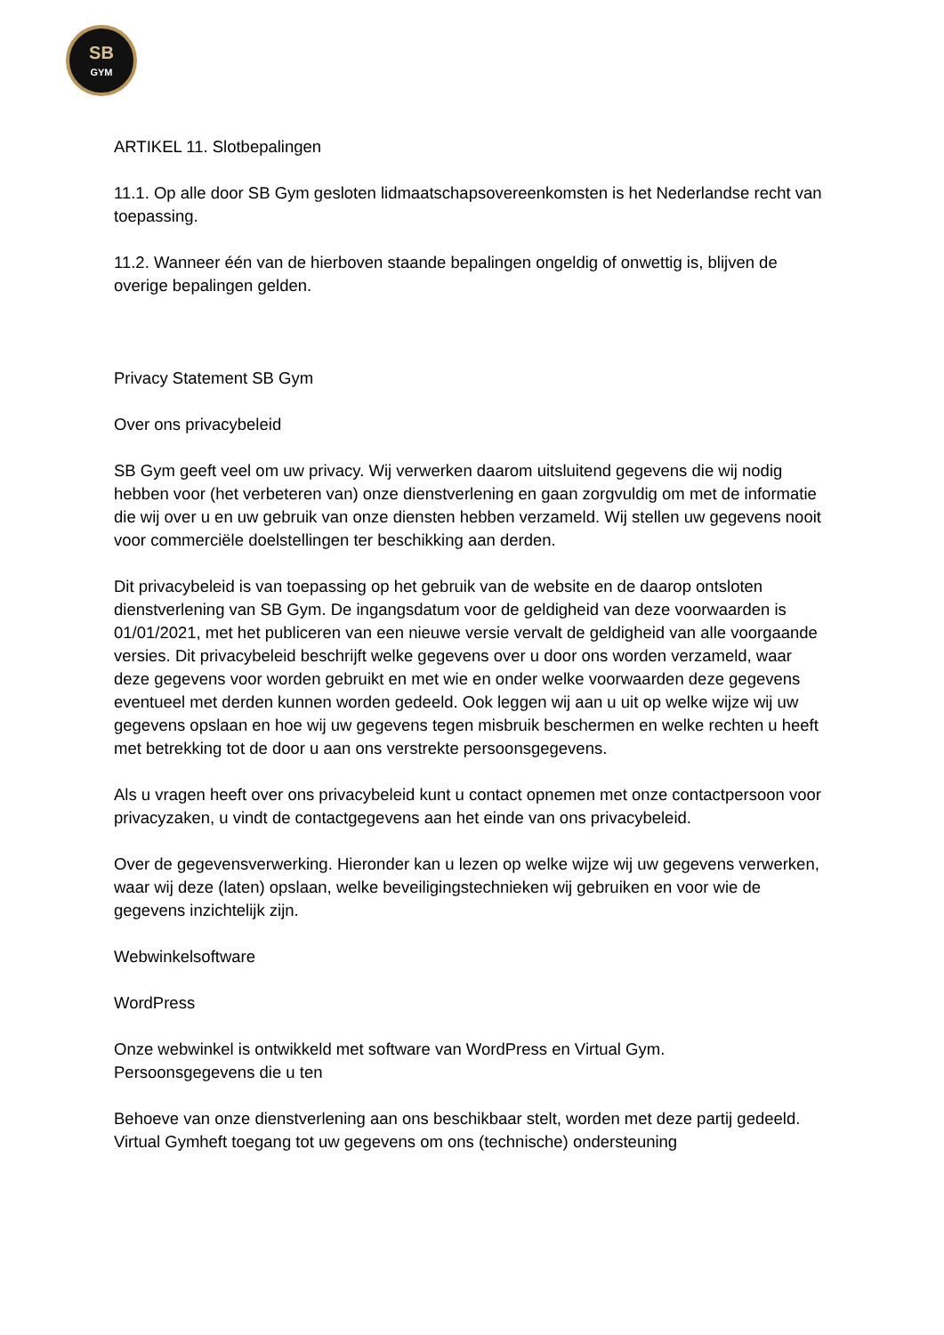SB
GYM
ARTIKEL 11. Slotbepalingen
11.1. Op alle door SB Gym gesloten lidmaatschapsovereenkomsten is het Nederlandse recht van toepassing.
11.2. Wanneer één van de hierboven staande bepalingen ongeldig of onwettig is, blijven de overige bepalingen gelden.
Privacy Statement SB Gym
Over ons privacybeleid
SB Gym geeft veel om uw privacy. Wij verwerken daarom uitsluitend gegevens die wij nodig hebben voor (het verbeteren van) onze dienstverlening en gaan zorgvuldig om met de informatie die wij over u en uw gebruik van onze diensten hebben verzameld. Wij stellen uw gegevens nooit voor commerciële doelstellingen ter beschikking aan derden.
Dit privacybeleid is van toepassing op het gebruik van de website en de daarop ontsloten dienstverlening van SB Gym. De ingangsdatum voor de geldigheid van deze voorwaarden is 01/01/2021, met het publiceren van een nieuwe versie vervalt de geldigheid van alle voorgaande versies. Dit privacybeleid beschrijft welke gegevens over u door ons worden verzameld, waar deze gegevens voor worden gebruikt en met wie en onder welke voorwaarden deze gegevens eventueel met derden kunnen worden gedeeld. Ook leggen wij aan u uit op welke wijze wij uw gegevens opslaan en hoe wij uw gegevens tegen misbruik beschermen en welke rechten u heeft met betrekking tot de door u aan ons verstrekte persoonsgegevens.
Als u vragen heeft over ons privacybeleid kunt u contact opnemen met onze contactpersoon voor privacyzaken, u vindt de contactgegevens aan het einde van ons privacybeleid.
Over de gegevensverwerking. Hieronder kan u lezen op welke wijze wij uw gegevens verwerken, waar wij deze (laten) opslaan, welke beveiligingstechnieken wij gebruiken en voor wie de gegevens inzichtelijk zijn.
Webwinkelsoftware
WordPress
Onze webwinkel is ontwikkeld met software van WordPress en Virtual Gym.
Persoonsgegevens die u ten
Behoeve van onze dienstverlening aan ons beschikbaar stelt, worden met deze partij gedeeld. Virtual Gymheft toegang tot uw gegevens om ons (technische) ondersteuning